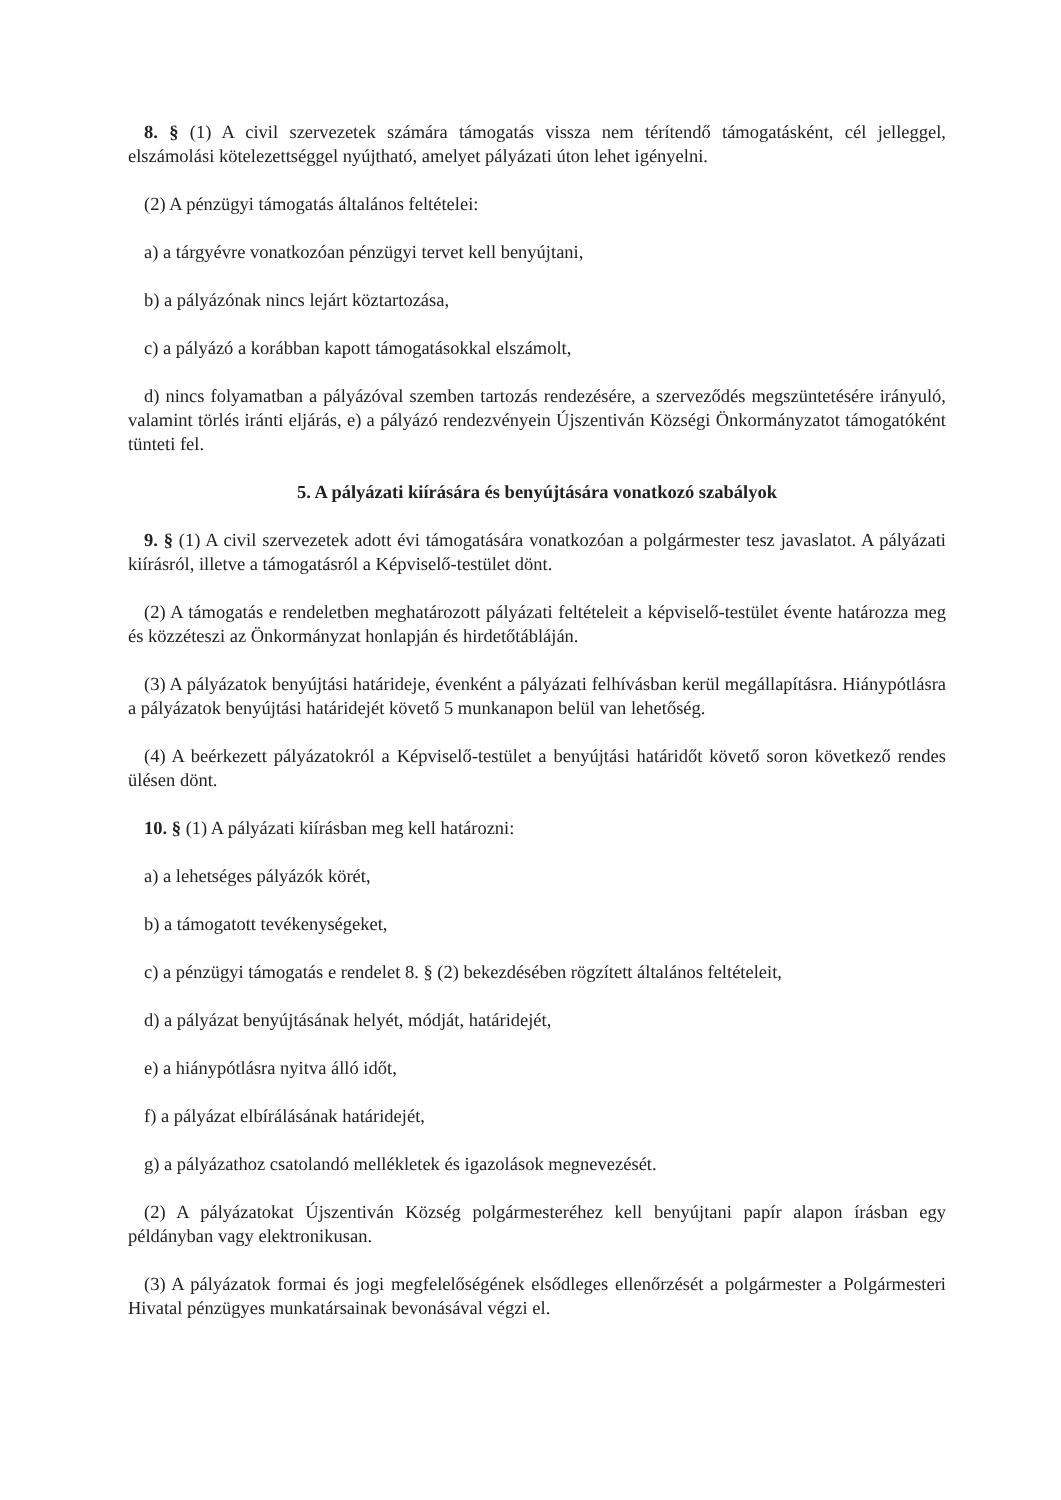8. § (1) A civil szervezetek számára támogatás vissza nem térítendő támogatásként, cél jelleggel, elszámolási kötelezettséggel nyújtható, amelyet pályázati úton lehet igényelni.
(2) A pénzügyi támogatás általános feltételei:
a) a tárgyévre vonatkozóan pénzügyi tervet kell benyújtani,
b) a pályázónak nincs lejárt köztartozása,
c) a pályázó a korábban kapott támogatásokkal elszámolt,
d) nincs folyamatban a pályázóval szemben tartozás rendezésére, a szerveződés megszüntetésére irányuló, valamint törlés iránti eljárás, e) a pályázó rendezvényein Újszentiván Községi Önkormányzatot támogatóként tünteti fel.
5. A pályázati kiírására és benyújtására vonatkozó szabályok
9. § (1) A civil szervezetek adott évi támogatására vonatkozóan a polgármester tesz javaslatot. A pályázati kiírásról, illetve a támogatásról a Képviselő-testület dönt.
(2) A támogatás e rendeletben meghatározott pályázati feltételeit a képviselő-testület évente határozza meg és közzéteszi az Önkormányzat honlapján és hirdetőtábláján.
(3) A pályázatok benyújtási határideje, évenként a pályázati felhívásban kerül megállapításra. Hiánypótlásra a pályázatok benyújtási határidejét követő 5 munkanapon belül van lehetőség.
(4) A beérkezett pályázatokról a Képviselő-testület a benyújtási határidőt követő soron következő rendes ülésen dönt.
10. § (1) A pályázati kiírásban meg kell határozni:
a) a lehetséges pályázók körét,
b) a támogatott tevékenységeket,
c) a pénzügyi támogatás e rendelet 8. § (2) bekezdésében rögzített általános feltételeit,
d) a pályázat benyújtásának helyét, módját, határidejét,
e) a hiánypótlásra nyitva álló időt,
f) a pályázat elbírálásának határidejét,
g) a pályázathoz csatolandó mellékletek és igazolások megnevezését.
(2) A pályázatokat Újszentiván Község polgármesteréhez kell benyújtani papír alapon írásban egy példányban vagy elektronikusan.
(3) A pályázatok formai és jogi megfelelőségének elsődleges ellenőrzését a polgármester a Polgármesteri Hivatal pénzügyes munkatársainak bevonásával végzi el.